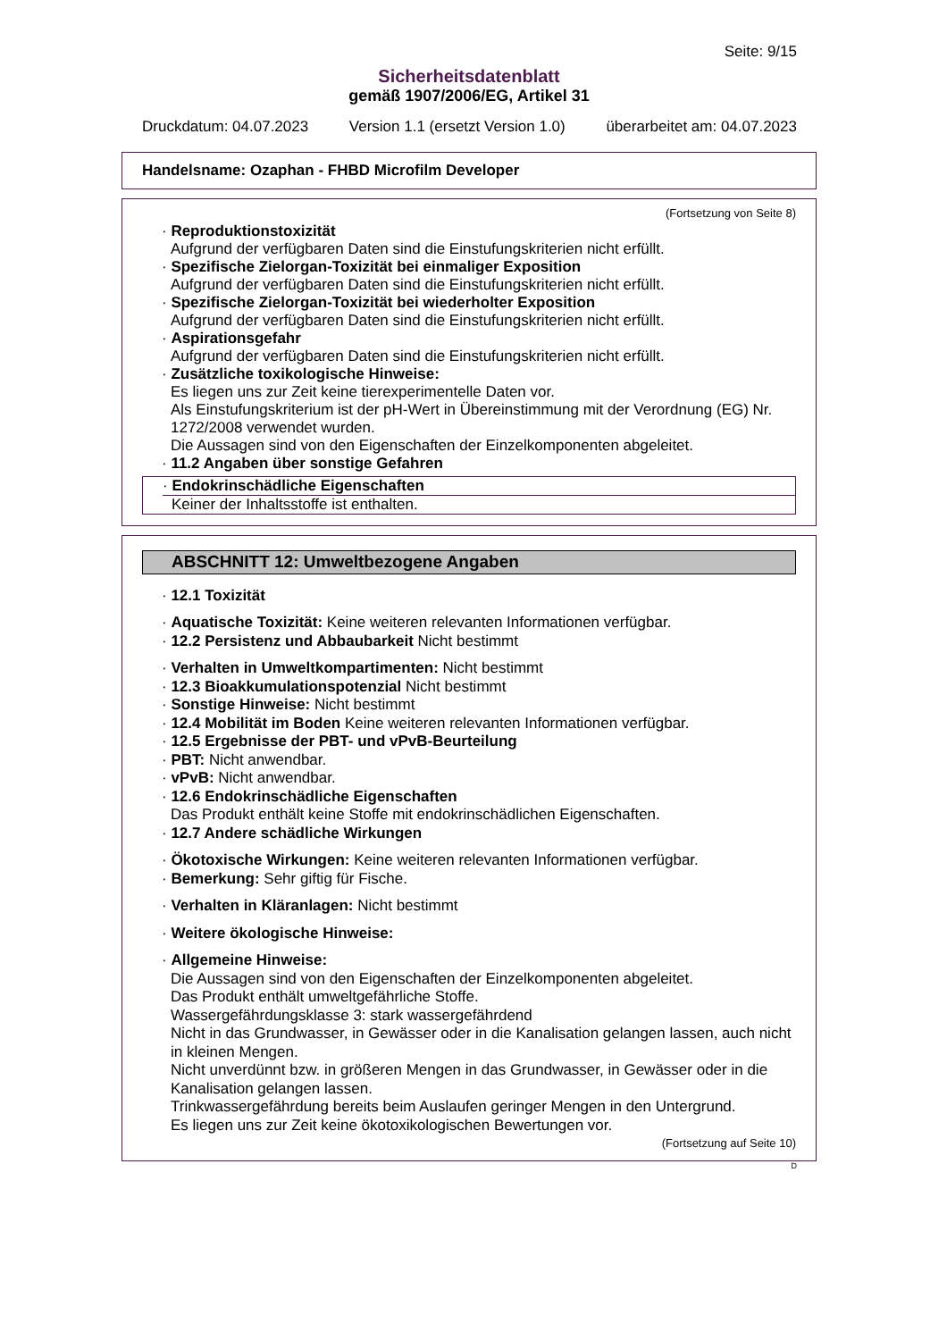Seite: 9/15
Sicherheitsdatenblatt
gemäß 1907/2006/EG, Artikel 31
Druckdatum: 04.07.2023 Version 1.1 (ersetzt Version 1.0) überarbeitet am: 04.07.2023
Handelsname: Ozaphan - FHBD Microfilm Developer
(Fortsetzung von Seite 8)
· Reproduktionstoxizität
Aufgrund der verfügbaren Daten sind die Einstufungskriterien nicht erfüllt.
· Spezifische Zielorgan-Toxizität bei einmaliger Exposition
Aufgrund der verfügbaren Daten sind die Einstufungskriterien nicht erfüllt.
· Spezifische Zielorgan-Toxizität bei wiederholter Exposition
Aufgrund der verfügbaren Daten sind die Einstufungskriterien nicht erfüllt.
· Aspirationsgefahr
Aufgrund der verfügbaren Daten sind die Einstufungskriterien nicht erfüllt.
· Zusätzliche toxikologische Hinweise:
Es liegen uns zur Zeit keine tierexperimentelle Daten vor.
Als Einstufungskriterium ist der pH-Wert in Übereinstimmung mit der Verordnung (EG) Nr. 1272/2008 verwendet wurden.
Die Aussagen sind von den Eigenschaften der Einzelkomponenten abgeleitet.
· 11.2 Angaben über sonstige Gefahren
· Endokrinschädliche Eigenschaften
Keiner der Inhaltsstoffe ist enthalten.
ABSCHNITT 12: Umweltbezogene Angaben
· 12.1 Toxizität
· Aquatische Toxizität: Keine weiteren relevanten Informationen verfügbar.
· 12.2 Persistenz und Abbaubarkeit Nicht bestimmt
· Verhalten in Umweltkompartimenten: Nicht bestimmt
· 12.3 Bioakkumulationspotenzial Nicht bestimmt
· Sonstige Hinweise: Nicht bestimmt
· 12.4 Mobilität im Boden Keine weiteren relevanten Informationen verfügbar.
· 12.5 Ergebnisse der PBT- und vPvB-Beurteilung
· PBT: Nicht anwendbar.
· vPvB: Nicht anwendbar.
· 12.6 Endokrinschädliche Eigenschaften
Das Produkt enthält keine Stoffe mit endokrinschädlichen Eigenschaften.
· 12.7 Andere schädliche Wirkungen
· Ökotoxische Wirkungen: Keine weiteren relevanten Informationen verfügbar.
· Bemerkung: Sehr giftig für Fische.
· Verhalten in Kläranlagen: Nicht bestimmt
· Weitere ökologische Hinweise:
· Allgemeine Hinweise:
Die Aussagen sind von den Eigenschaften der Einzelkomponenten abgeleitet.
Das Produkt enthält umweltgefährliche Stoffe.
Wassergefährdungsklasse 3: stark wassergefährdend
Nicht in das Grundwasser, in Gewässer oder in die Kanalisation gelangen lassen, auch nicht in kleinen Mengen.
Nicht unverdünnt bzw. in größeren Mengen in das Grundwasser, in Gewässer oder in die Kanalisation gelangen lassen.
Trinkwassergefährdung bereits beim Auslaufen geringer Mengen in den Untergrund.
Es liegen uns zur Zeit keine ökotoxikologischen Bewertungen vor.
(Fortsetzung auf Seite 10)
D